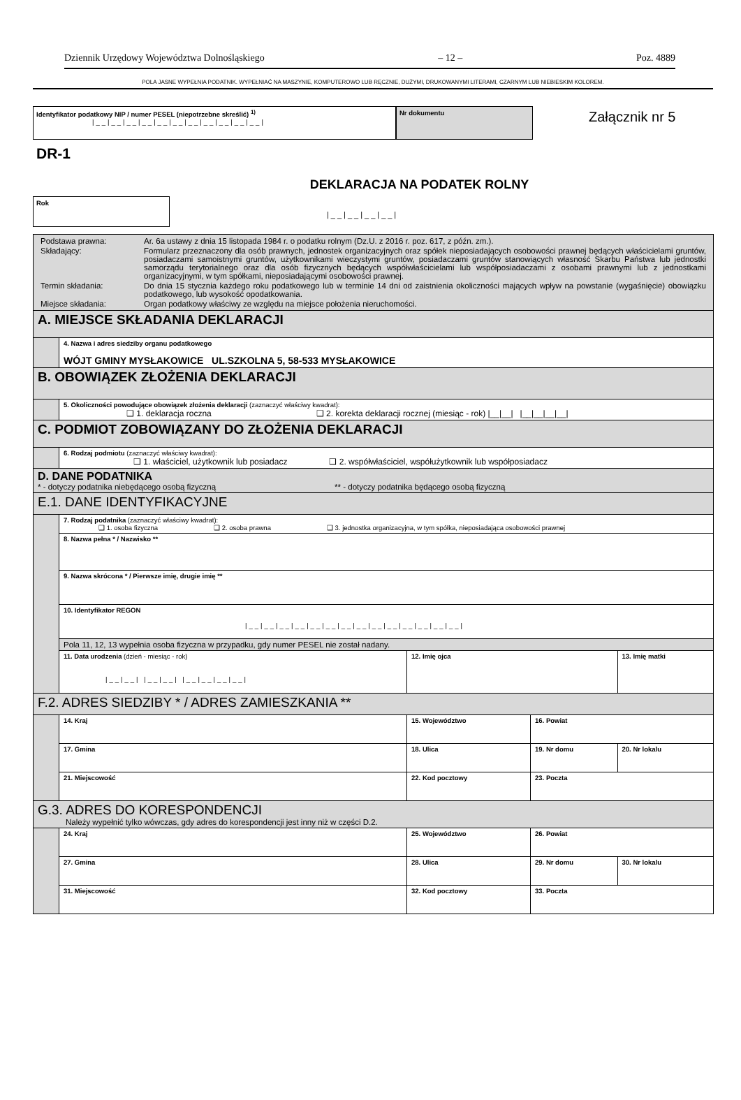Dziennik Urzędowy Województwa Dolnośląskiego – 12 – Poz. 4889
POLA JASNE WYPEŁNIA PODATNIK. WYPEŁNIAĆ NA MASZYNIE, KOMPUTEROWO LUB RĘCZNIE, DUŻYMI, DRUKOWANYMI LITERAMI, CZARNYM LUB NIEBIESKIM KOLOREM.
Identyfikator podatkowy NIP / numer PESEL (niepotrzebne skreślić) <sup>1)</sup>
|__|__|__|__|__|__|__|__|__|__|__|
Nr dokumentu
Załącznik nr 5
DR-1
DEKLARACJA NA PODATEK ROLNY
Rok
|__|__|__|__|
| / Podstawa prawna: / Ar. 6a ustawy z dnia 15 listopada 1984 r. o podatku rolnym (Dz.U. z 2016 r. poz. 617, z późn. zm.). / / Składający: / Formularz przeznaczony dla osób prawnych, jednostek organizacyjnych oraz spółek nieposiadających osobowości prawnej będących właścicielami gruntów, posiadaczami samoistnymi gruntów, użytkownikami wieczystymi gruntów, posiadaczami gruntów stanowiących własność Skarbu Państwa lub jednostki samorządu terytorialnego oraz dla osób fizycznych będących współwłaścicielami lub współposiadaczami z osobami prawnymi lub z jednostkami organizacyjnymi, w tym spółkami, nieposiadającymi osobowości prawnej. / / Termin składania: / Do dnia 15 stycznia każdego roku podatkowego lub w terminie 14 dni od zaistnienia okoliczności mających wpływ na powstanie (wygaśnięcie) obowiązku podatkowego, lub wysokość opodatkowania. / / Miejsce składania: / Organ podatkowy właściwy ze względu na miejsce położenia nieruchomości. / | | | | | |
| A. MIEJSCE SKŁADANIA DEKLARACJI | | | | | |
| | 4. Nazwa i adres siedziby organu podatkowego WÓJT GMINY MYSŁAKOWICE UL.SZKOLNA 5, 58-533 MYSŁAKOWICE | | | | |
| B. OBOWIĄZEK ZŁOŻENIA DEKLARACJI | | | | | |
| | 5. Okoliczności powodujące obowiązek złożenia deklaracji (zaznaczyć właściwy kwadrat): ❑ 1. deklaracja roczna ❑ 2. korekta deklaracji rocznej (miesiąc - rok) /__/__/ /__/__/__/__/ | | | | |
| C. PODMIOT ZOBOWIĄZANY DO ZŁOŻENIA DEKLARACJI | | | | | |
| | 6. Rodzaj podmiotu (zaznaczyć właściwy kwadrat): ❑ 1. właściciel, użytkownik lub posiadacz ❑ 2. współwłaściciel, współużytkownik lub współposiadacz | | | | |
| D. DANE PODATNIKA * - dotyczy podatnika niebędącego osobą fizyczną ** - dotyczy podatnika będącego osobą fizyczną | | | | | |
| E.1. DANE IDENTYFIKACYJNE | | | | | |
| | 7. Rodzaj podatnika (zaznaczyć właściwy kwadrat): ❑ 1. osoba fizyczna ❑ 2. osoba prawna ❑ 3. jednostka organizacyjna, w tym spółka, nieposiadająca osobowości prawnej | | | | |
| | 8. Nazwa pełna * / Nazwisko ** | | | | |
| | 9. Nazwa skrócona * / Pierwsze imię, drugie imię ** | | | | |
| | 10. Identyfikator REGON /__/__/__/__/__/__/__/__/__/__/__/__/__/__/ | | | | |
| | Pola 11, 12, 13 wypełnia osoba fizyczna w przypadku, gdy numer PESEL nie został nadany. | | | | |
| | 11. Data urodzenia (dzień - miesiąc - rok) /__/__/ /__/__/ /__/__/__/__/ | | 12. Imię ojca | | 13. Imię matki |
| F.2. ADRES SIEDZIBY * / ADRES ZAMIESZKANIA ** | | | | | |
| | 14. Kraj | 15. Województwo | | 16. Powiat | |
| | 17. Gmina | 18. Ulica | | 19. Nr domu | 20. Nr lokalu |
| | 21. Miejscowość | | 22. Kod pocztowy | 23. Poczta | |
| G.3. ADRES DO KORESPONDENCJI Należy wypełnić tylko wówczas, gdy adres do korespondencji jest inny niż w części D.2. | | | | | |
| | 24. Kraj | 25. Województwo | | 26. Powiat | |
| | 27. Gmina | 28. Ulica | | 29. Nr domu | 30. Nr lokalu |
| | 31. Miejscowość | | 32. Kod pocztowy | 33. Poczta | |